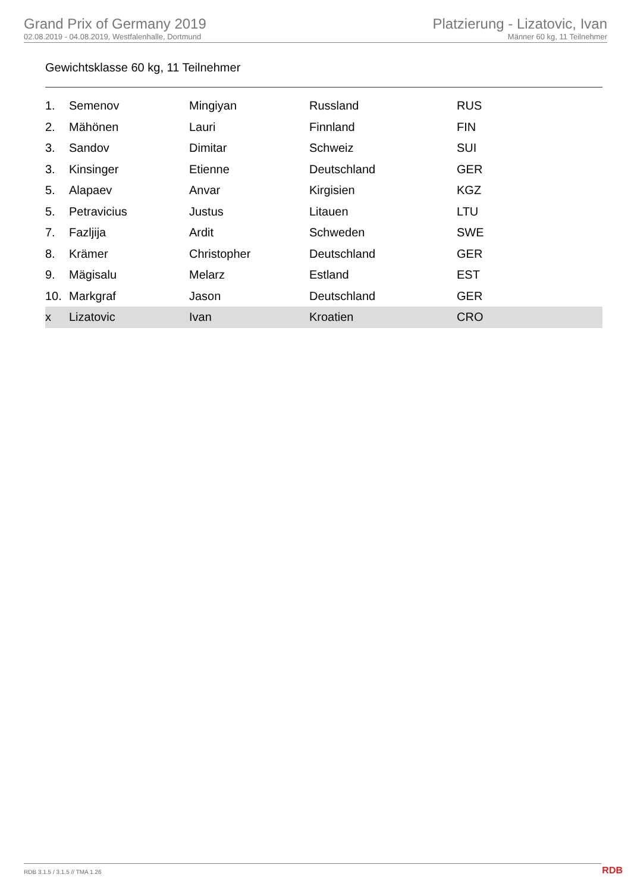Grand Prix of Germany 2019
02.08.2019 - 04.08.2019, Westfalenhalle, Dortmund
Platzierung - Lizatovic, Ivan
Männer 60 kg, 11 Teilnehmer
Gewichtsklasse 60 kg, 11 Teilnehmer
| 1. | Semenov | Mingiyan | Russland | RUS |
| 2. | Mähönen | Lauri | Finnland | FIN |
| 3. | Sandov | Dimitar | Schweiz | SUI |
| 3. | Kinsinger | Etienne | Deutschland | GER |
| 5. | Alapaev | Anvar | Kirgisien | KGZ |
| 5. | Petravicius | Justus | Litauen | LTU |
| 7. | Fazljija | Ardit | Schweden | SWE |
| 8. | Krämer | Christopher | Deutschland | GER |
| 9. | Mägisalu | Melarz | Estland | EST |
| 10. | Markgraf | Jason | Deutschland | GER |
| x | Lizatovic | Ivan | Kroatien | CRO |
RDB 3.1.5 / 3.1.5 // TMA 1.26 RDB